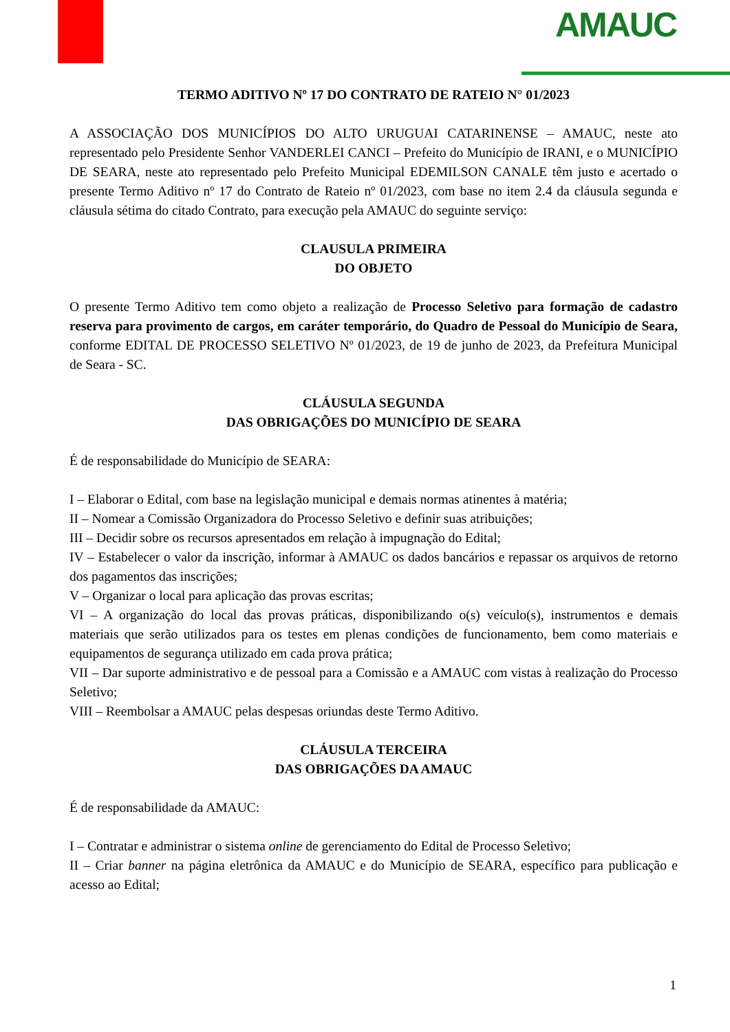AMAUC
TERMO ADITIVO Nº 17 DO CONTRATO DE RATEIO N° 01/2023
A ASSOCIAÇÃO DOS MUNICÍPIOS DO ALTO URUGUAI CATARINENSE – AMAUC, neste ato representado pelo Presidente Senhor VANDERLEI CANCI – Prefeito do Município de IRANI, e o MUNICÍPIO DE SEARA, neste ato representado pelo Prefeito Municipal EDEMILSON CANALE têm justo e acertado o presente Termo Aditivo nº 17 do Contrato de Rateio nº 01/2023, com base no item 2.4 da cláusula segunda e cláusula sétima do citado Contrato, para execução pela AMAUC do seguinte serviço:
CLAUSULA PRIMEIRA
DO OBJETO
O presente Termo Aditivo tem como objeto a realização de Processo Seletivo para formação de cadastro reserva para provimento de cargos, em caráter temporário, do Quadro de Pessoal do Município de Seara, conforme EDITAL DE PROCESSO SELETIVO Nº 01/2023, de 19 de junho de 2023, da Prefeitura Municipal de Seara - SC.
CLÁUSULA SEGUNDA
DAS OBRIGAÇÕES DO MUNICÍPIO DE SEARA
É de responsabilidade do Município de SEARA:
I – Elaborar o Edital, com base na legislação municipal e demais normas atinentes à matéria;
II – Nomear a Comissão Organizadora do Processo Seletivo e definir suas atribuições;
III – Decidir sobre os recursos apresentados em relação à impugnação do Edital;
IV – Estabelecer o valor da inscrição, informar à AMAUC os dados bancários e repassar os arquivos de retorno dos pagamentos das inscrições;
V – Organizar o local para aplicação das provas escritas;
VI – A organização do local das provas práticas, disponibilizando o(s) veículo(s), instrumentos e demais materiais que serão utilizados para os testes em plenas condições de funcionamento, bem como materiais e equipamentos de segurança utilizado em cada prova prática;
VII – Dar suporte administrativo e de pessoal para a Comissão e a AMAUC com vistas à realização do Processo Seletivo;
VIII – Reembolsar a AMAUC pelas despesas oriundas deste Termo Aditivo.
CLÁUSULA TERCEIRA
DAS OBRIGAÇÕES DA AMAUC
É de responsabilidade da AMAUC:
I – Contratar e administrar o sistema online de gerenciamento do Edital de Processo Seletivo;
II – Criar banner na página eletrônica da AMAUC e do Município de SEARA, específico para publicação e acesso ao Edital;
1